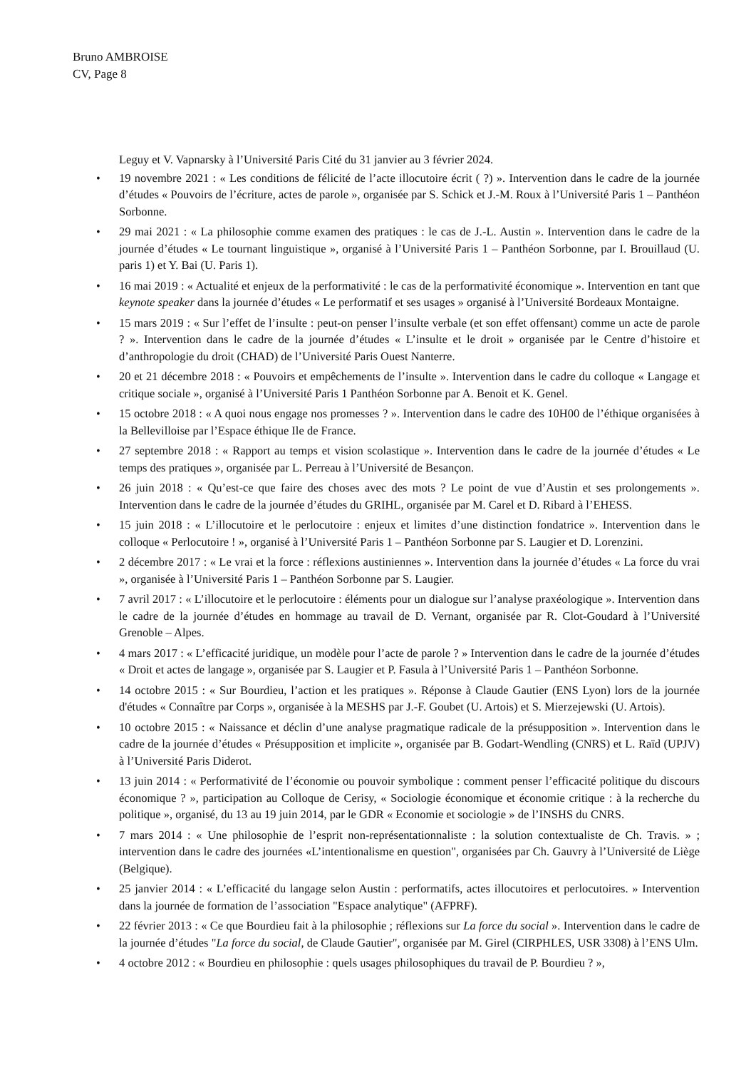Bruno AMBROISE
CV, Page 8
Leguy et V. Vapnarsky à l’Université Paris Cité du 31 janvier au 3 février 2024.
• 19 novembre 2021 : « Les conditions de félicité de l’acte illocutoire écrit ( ?) ». Intervention dans le cadre de la journée d’études « Pouvoirs de l’écriture, actes de parole », organisée par S. Schick et J.-M. Roux à l’Université Paris 1 – Panthéon Sorbonne.
• 29 mai 2021 : « La philosophie comme examen des pratiques : le cas de J.-L. Austin ». Intervention dans le cadre de la journée d’études « Le tournant linguistique », organisé à l’Université Paris 1 – Panthéon Sorbonne, par I. Brouillaud (U. paris 1) et Y. Bai (U. Paris 1).
• 16 mai 2019 : « Actualité et enjeux de la performativité : le cas de la performativité économique ». Intervention en tant que keynote speaker dans la journée d’études « Le performatif et ses usages » organisé à l’Université Bordeaux Montaigne.
• 15 mars 2019 : « Sur l’effet de l’insulte : peut-on penser l’insulte verbale (et son effet offensant) comme un acte de parole ? ». Intervention dans le cadre de la journée d’études « L’insulte et le droit » organisée par le Centre d’histoire et d’anthropologie du droit (CHAD) de l’Université Paris Ouest Nanterre.
• 20 et 21 décembre 2018 : « Pouvoirs et empêchements de l’insulte ». Intervention dans le cadre du colloque « Langage et critique sociale », organisé à l’Université Paris 1 Panthéon Sorbonne par A. Benoit et K. Genel.
• 15 octobre 2018 : « A quoi nous engage nos promesses ? ». Intervention dans le cadre des 10H00 de l’éthique organisées à la Bellevilloise par l’Espace éthique Ile de France.
• 27 septembre 2018 : « Rapport au temps et vision scolastique ». Intervention dans le cadre de la journée d’études « Le temps des pratiques », organisée par L. Perreau à l’Université de Besançon.
• 26 juin 2018 : « Qu’est-ce que faire des choses avec des mots ? Le point de vue d’Austin et ses prolongements ». Intervention dans le cadre de la journée d’études du GRIHL, organisée par M. Carel et D. Ribard à l’EHESS.
• 15 juin 2018 : « L’illocutoire et le perlocutoire : enjeux et limites d’une distinction fondatrice ». Intervention dans le colloque « Perlocutoire ! », organisé à l’Université Paris 1 – Panthéon Sorbonne par S. Laugier et D. Lorenzini.
• 2 décembre 2017 : « Le vrai et la force : réflexions austiniennes ». Intervention dans la journée d’études « La force du vrai », organisée à l’Université Paris 1 – Panthéon Sorbonne par S. Laugier.
• 7 avril 2017 : « L’illocutoire et le perlocutoire : éléments pour un dialogue sur l’analyse praxéologique ». Intervention dans le cadre de la journée d’études en hommage au travail de D. Vernant, organisée par R. Clot-Goudard à l’Université Grenoble – Alpes.
• 4 mars 2017 : « L’efficacité juridique, un modèle pour l’acte de parole ? » Intervention dans le cadre de la journée d’études « Droit et actes de langage », organisée par S. Laugier et P. Fasula à l’Université Paris 1 – Panthéon Sorbonne.
• 14 octobre 2015 : « Sur Bourdieu, l’action et les pratiques ». Réponse à Claude Gautier (ENS Lyon) lors de la journée d'études « Connaître par Corps », organisée à la MESHS par J.-F. Goubet (U. Artois) et S. Mierzejewski (U. Artois).
• 10 octobre 2015 : « Naissance et déclin d’une analyse pragmatique radicale de la présupposition ». Intervention dans le cadre de la journée d’études « Présupposition et implicite », organisée par B. Godart-Wendling (CNRS) et L. Raïd (UPJV) à l’Université Paris Diderot.
• 13 juin 2014 : « Performativité de l’économie ou pouvoir symbolique : comment penser l’efficacité politique du discours économique ? », participation au Colloque de Cerisy, « Sociologie économique et économie critique : à la recherche du politique », organisé, du 13 au 19 juin 2014, par le GDR « Economie et sociologie » de l’INSHS du CNRS.
• 7 mars 2014 : « Une philosophie de l’esprit non-représentationnaliste : la solution contextualiste de Ch. Travis. » ; intervention dans le cadre des journées «L’intentionalisme en question", organisées par Ch. Gauvry à l’Université de Liège (Belgique).
• 25 janvier 2014 : « L’efficacité du langage selon Austin : performatifs, actes illocutoires et perlocutoires. » Intervention dans la journée de formation de l’association "Espace analytique" (AFPRF).
• 22 février 2013 : « Ce que Bourdieu fait à la philosophie ; réflexions sur La force du social ». Intervention dans le cadre de la journée d’études "La force du social, de Claude Gautier", organisée par M. Girel (CIRPHLES, USR 3308) à l’ENS Ulm.
• 4 octobre 2012 : « Bourdieu en philosophie : quels usages philosophiques du travail de P. Bourdieu ? »,